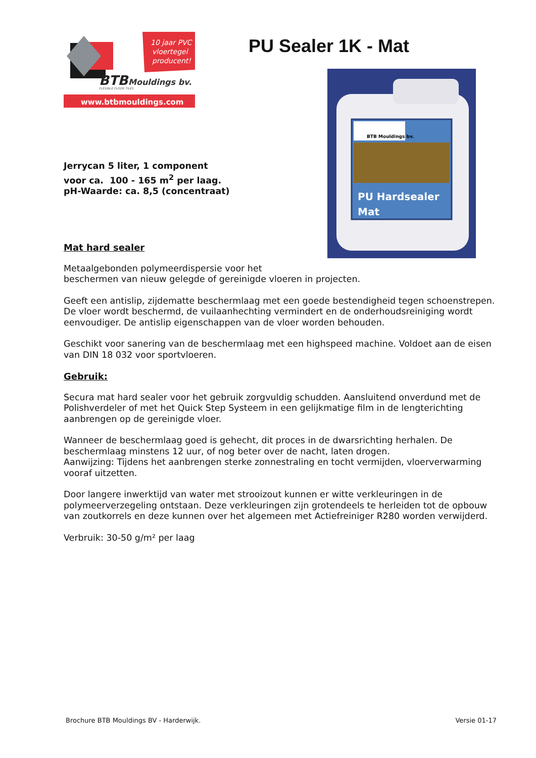10 jaar PVC
vloertegel
producent!
BTB
Mouldings bv.
FLEXIBLE FLOOR TILES
www.btbmouldings.com
PU Sealer 1K - Mat
BTB Mouldings bv.
PU Hardsealer
Mat
Jerrycan 5 liter, 1 component
voor ca. 100 - 165 m<sup>2</sup> per laag.
pH-Waarde: ca. 8,5 (concentraat)
Mat hard sealer
Metaalgebonden polymeerdispersie voor het
beschermen van nieuw gelegde of gereinigde vloeren in projecten.
Geeft een antislip, zijdematte beschermlaag met een goede bestendigheid tegen schoenstrepen. De vloer wordt beschermd, de vuilaanhechting vermindert en de onderhoudsreiniging wordt eenvoudiger. De antislip eigenschappen van de vloer worden behouden.
Geschikt voor sanering van de beschermlaag met een highspeed machine. Voldoet aan de eisen van DIN 18 032 voor sportvloeren.
Gebruik:
Secura mat hard sealer voor het gebruik zorgvuldig schudden. Aansluitend onverdund met de Polishverdeler of met het Quick Step Systeem in een gelijkmatige film in de lengterichting aanbrengen op de gereinigde vloer.
Wanneer de beschermlaag goed is gehecht, dit proces in de dwarsrichting herhalen. De beschermlaag minstens 12 uur, of nog beter over de nacht, laten drogen.
Aanwijzing: Tijdens het aanbrengen sterke zonnestraling en tocht vermijden, vloerverwarming vooraf uitzetten.
Door langere inwerktijd van water met strooizout kunnen er witte verkleuringen in de polymeerverzegeling ontstaan. Deze verkleuringen zijn grotendeels te herleiden tot de opbouw van zoutkorrels en deze kunnen over het algemeen met Actiefreiniger R280 worden verwijderd.
Verbruik: 30-50 g/m² per laag
Brochure BTB Mouldings BV - Harderwijk. Versie 01-17